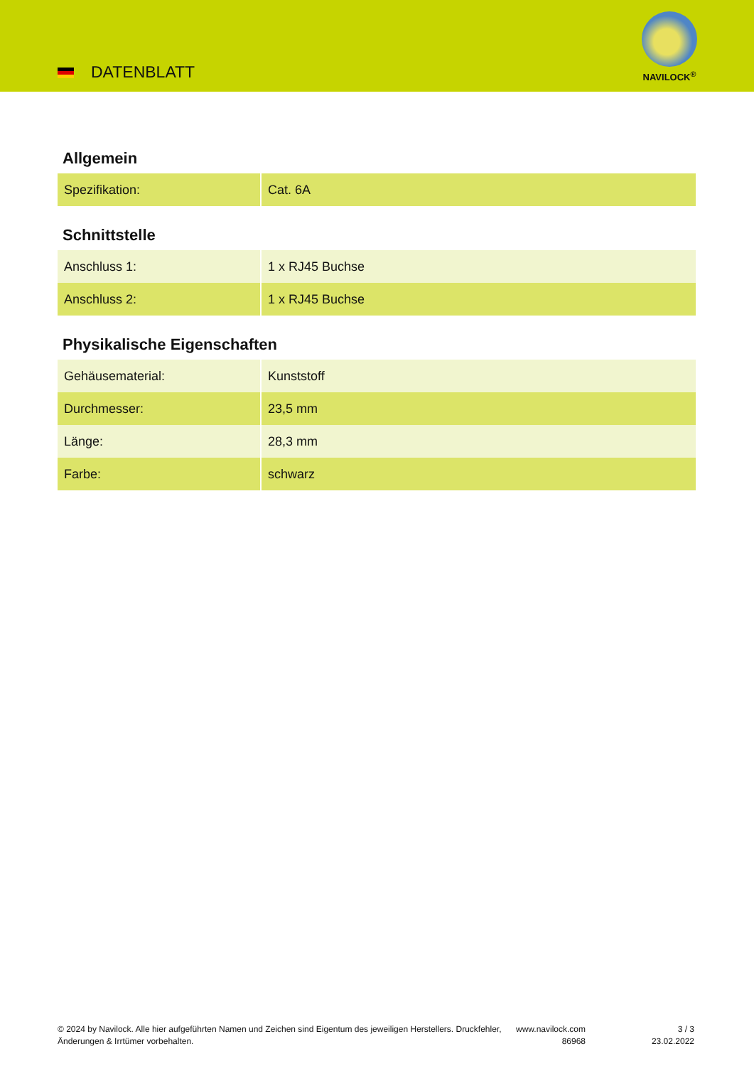DATENBLATT
NAVILOCK<sup>®</sup>
Allgemein
| Spezifikation: | Cat. 6A |
Schnittstelle
| Anschluss 1: | 1 x RJ45 Buchse |
| Anschluss 2: | 1 x RJ45 Buchse |
Physikalische Eigenschaften
| Gehäusematerial: | Kunststoff |
| Durchmesser: | 23,5 mm |
| Länge: | 28,3 mm |
| Farbe: | schwarz |
© 2024 by Navilock. Alle hier aufgeführten Namen und Zeichen sind Eigentum des jeweiligen Herstellers. Druckfehler, Änderungen & Irrtümer vorbehalten.
www.navilock.com
86968
3 / 3
23.02.2022